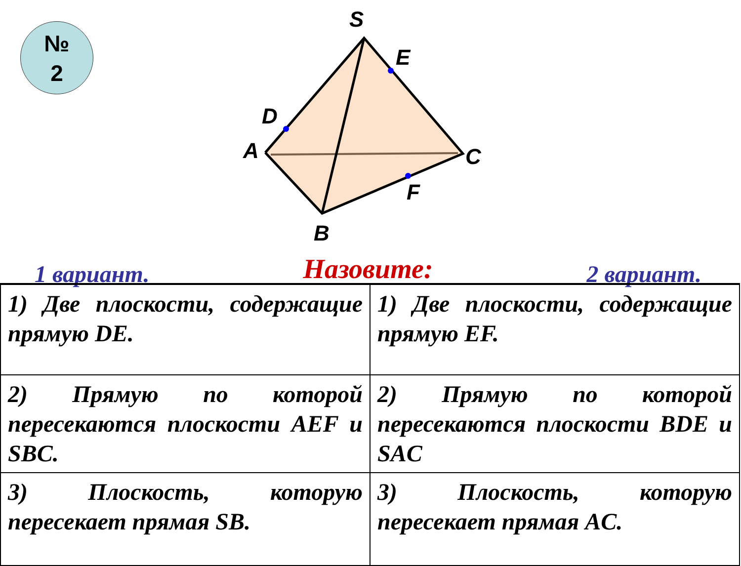№
2
S
E
D
A
C
F
B
1 вариант. Назовите: 2 вариант.
| 1) Две плоскости, содержащие прямую DE. | 1) Две плоскости, содержащие прямую EF. |
| 2) Прямую по которой пересекаются плоскости AEF и SBC. | 2) Прямую по которой пересекаются плоскости BDE и SAC |
| 3) Плоскость, которую пересекает прямая SB. | 3) Плоскость, которую пересекает прямая AC. |